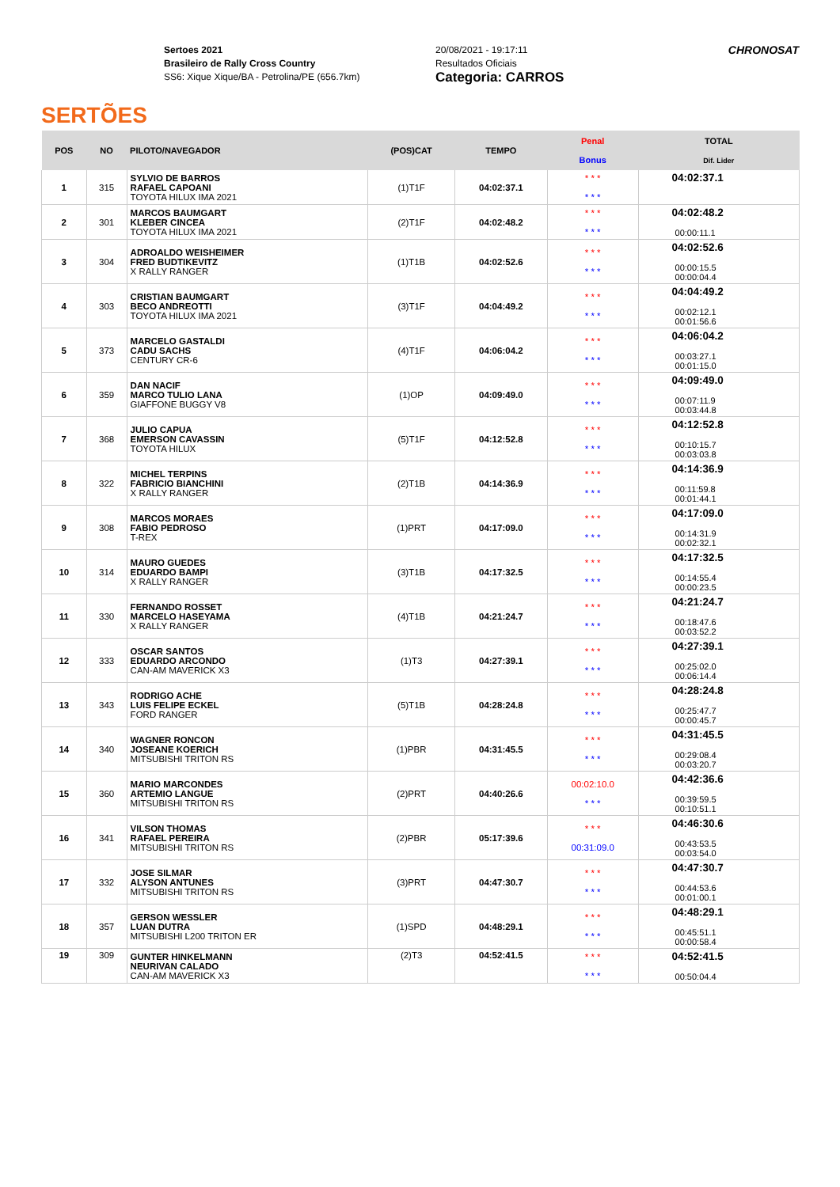SERTÕES
Sertoes 2021
Brasileiro de Rally Cross Country
SS6: Xique Xique/BA - Petrolina/PE (656.7km)
20/08/2021 - 19:17:11
Resultados Oficiais
Categoria: CARROS
CHRONOSAT
| POS | NO | PILOTO/NAVEGADOR | (POS)CAT | TEMPO | Penal Bonus | TOTAL Dif. Lider |
| --- | --- | --- | --- | --- | --- | --- |
| 1 | 315 | SYLVIO DE BARROS RAFAEL CAPOANI TOYOTA HILUX IMA 2021 | (1)T1F | 04:02:37.1 | * * * * * * | 04:02:37.1 |
| 2 | 301 | MARCOS BAUMGART KLEBER CINCEA TOYOTA HILUX IMA 2021 | (2)T1F | 04:02:48.2 | * * * * * * | 04:02:48.2 00:00:11.1 |
| 3 | 304 | ADROALDO WEISHEIMER FRED BUDTIKEVITZ X RALLY RANGER | (1)T1B | 04:02:52.6 | * * * * * * | 04:02:52.6 00:00:15.5 00:00:04.4 |
| 4 | 303 | CRISTIAN BAUMGART BECO ANDREOTTI TOYOTA HILUX IMA 2021 | (3)T1F | 04:04:49.2 | * * * * * * | 04:04:49.2 00:02:12.1 00:01:56.6 |
| 5 | 373 | MARCELO GASTALDI CADU SACHS CENTURY CR-6 | (4)T1F | 04:06:04.2 | * * * * * * | 04:06:04.2 00:03:27.1 00:01:15.0 |
| 6 | 359 | DAN NACIF MARCO TULIO LANA GIAFFONE BUGGY V8 | (1)OP | 04:09:49.0 | * * * * * * | 04:09:49.0 00:07:11.9 00:03:44.8 |
| 7 | 368 | JULIO CAPUA EMERSON CAVASSIN TOYOTA HILUX | (5)T1F | 04:12:52.8 | * * * * * * | 04:12:52.8 00:10:15.7 00:03:03.8 |
| 8 | 322 | MICHEL TERPINS FABRICIO BIANCHINI X RALLY RANGER | (2)T1B | 04:14:36.9 | * * * * * * | 04:14:36.9 00:11:59.8 00:01:44.1 |
| 9 | 308 | MARCOS MORAES FABIO PEDROSO T-REX | (1)PRT | 04:17:09.0 | * * * * * * | 04:17:09.0 00:14:31.9 00:02:32.1 |
| 10 | 314 | MAURO GUEDES EDUARDO BAMPI X RALLY RANGER | (3)T1B | 04:17:32.5 | * * * * * * | 04:17:32.5 00:14:55.4 00:00:23.5 |
| 11 | 330 | FERNANDO ROSSET MARCELO HASEYAMA X RALLY RANGER | (4)T1B | 04:21:24.7 | * * * * * * | 04:21:24.7 00:18:47.6 00:03:52.2 |
| 12 | 333 | OSCAR SANTOS EDUARDO ARCONDO CAN-AM MAVERICK X3 | (1)T3 | 04:27:39.1 | * * * * * * | 04:27:39.1 00:25:02.0 00:06:14.4 |
| 13 | 343 | RODRIGO ACHE LUIS FELIPE ECKEL FORD RANGER | (5)T1B | 04:28:24.8 | * * * * * * | 04:28:24.8 00:25:47.7 00:00:45.7 |
| 14 | 340 | WAGNER RONCON JOSEANE KOERICH MITSUBISHI TRITON RS | (1)PBR | 04:31:45.5 | * * * * * * | 04:31:45.5 00:29:08.4 00:03:20.7 |
| 15 | 360 | MARIO MARCONDES ARTEMIO LANGUE MITSUBISHI TRITON RS | (2)PRT | 04:40:26.6 | 00:02:10.0 * * * | 04:42:36.6 00:39:59.5 00:10:51.1 |
| 16 | 341 | VILSON THOMAS RAFAEL PEREIRA MITSUBISHI TRITON RS | (2)PBR | 05:17:39.6 | * * * 00:31:09.0 | 04:46:30.6 00:43:53.5 00:03:54.0 |
| 17 | 332 | JOSE SILMAR ALYSON ANTUNES MITSUBISHI TRITON RS | (3)PRT | 04:47:30.7 | * * * * * * | 04:47:30.7 00:44:53.6 00:01:00.1 |
| 18 | 357 | GERSON WESSLER LUAN DUTRA MITSUBISHI L200 TRITON ER | (1)SPD | 04:48:29.1 | * * * * * * | 04:48:29.1 00:45:51.1 00:00:58.4 |
| 19 | 309 | GUNTER HINKELMANN NEURIVAN CALADO CAN-AM MAVERICK X3 | (2)T3 | 04:52:41.5 | * * * * * * | 04:52:41.5 00:50:04.4 |